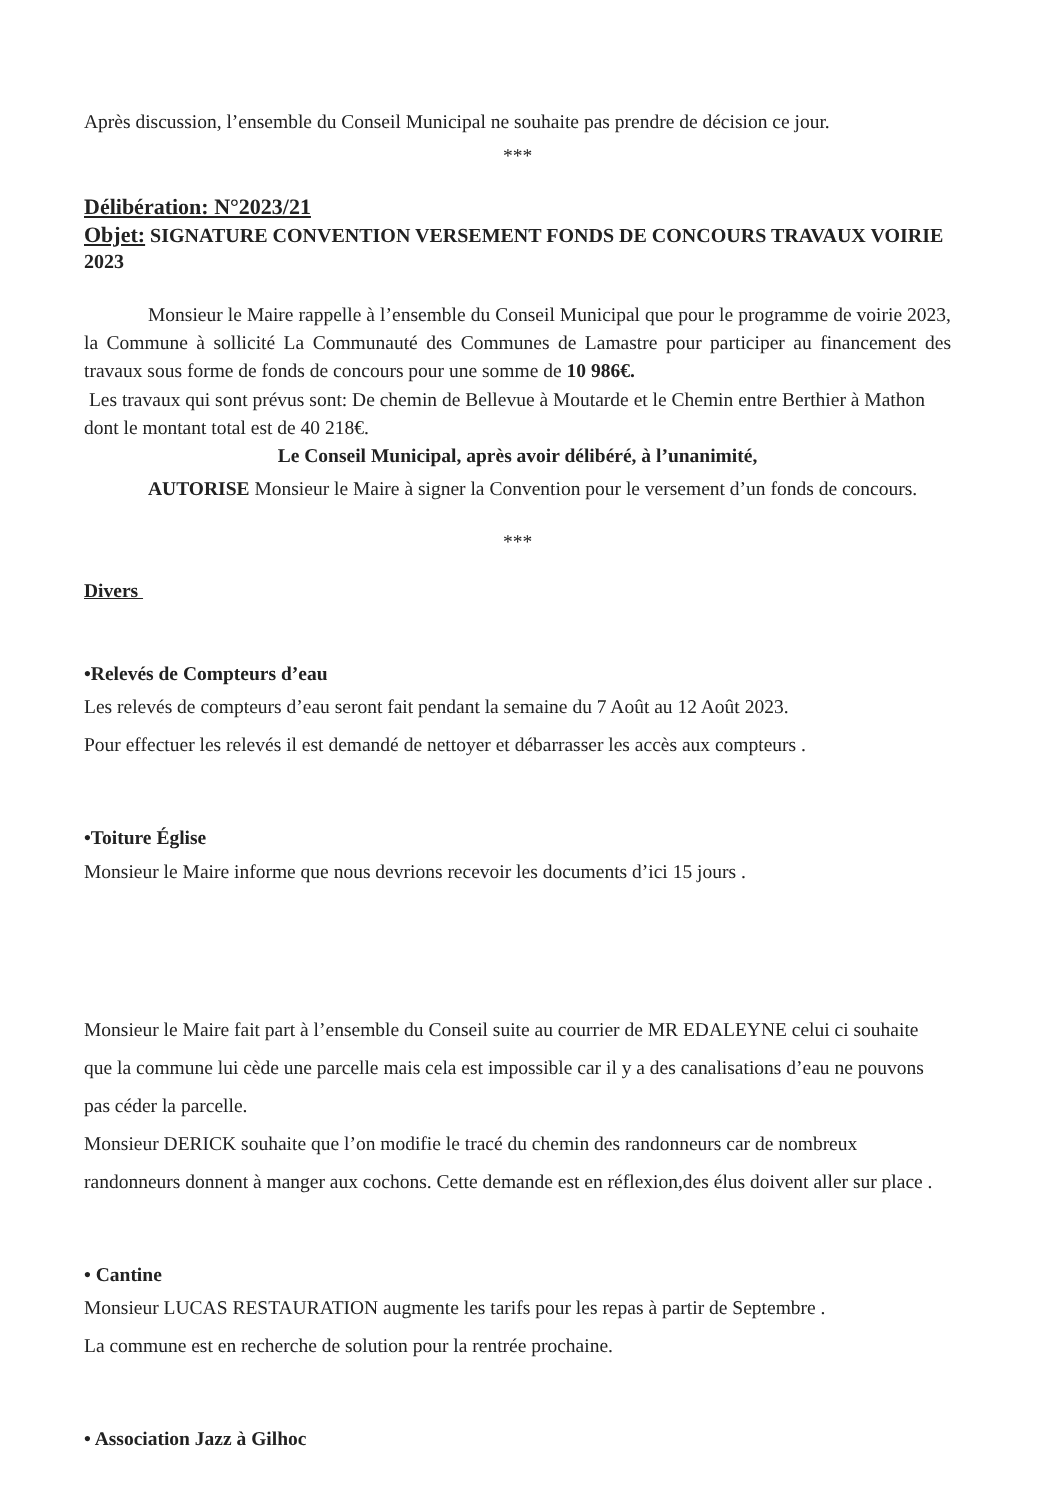Après discussion, l’ensemble du Conseil Municipal ne souhaite pas prendre de décision ce jour.
***
Délibération: N°2023/21
Objet: SIGNATURE CONVENTION VERSEMENT FONDS DE CONCOURS TRAVAUX VOIRIE 2023
Monsieur le Maire rappelle à l’ensemble du Conseil Municipal que pour le programme de voirie 2023, la Commune à sollicité La Communauté des Communes de Lamastre pour participer au financement des travaux sous forme de fonds de concours pour une somme de 10 986€.
Les travaux qui sont prévus sont: De chemin de Bellevue à Moutarde et le Chemin entre Berthier à Mathon dont le montant total est de 40 218€.
Le Conseil Municipal, après avoir délibéré, à l’unanimité,
AUTORISE Monsieur le Maire à signer la Convention pour le versement d’un fonds de concours.
***
Divers
•Relevés de Compteurs d’eau
Les relevés de compteurs d’eau seront fait pendant la semaine du 7 Août au 12 Août 2023.
Pour effectuer les relevés il est demandé de nettoyer et débarrasser les accès aux compteurs .
•Toiture Église
Monsieur le Maire informe que nous devrions recevoir les documents d’ici 15 jours .
Monsieur le Maire fait part à l’ensemble du Conseil suite au courrier de MR EDALEYNE celui ci souhaite que la commune lui cède une parcelle mais cela est impossible car il y a des canalisations d’eau ne pouvons pas céder la parcelle.
Monsieur DERICK souhaite que l’on modifie le tracé du chemin des randonneurs car de nombreux randonneurs donnent à manger aux cochons. Cette demande est en réflexion,des élus doivent aller sur place .
• Cantine
Monsieur LUCAS RESTAURATION augmente les tarifs pour les repas à partir de Septembre .
La commune est en recherche de solution pour la rentrée prochaine.
• Association Jazz à Gilhoc